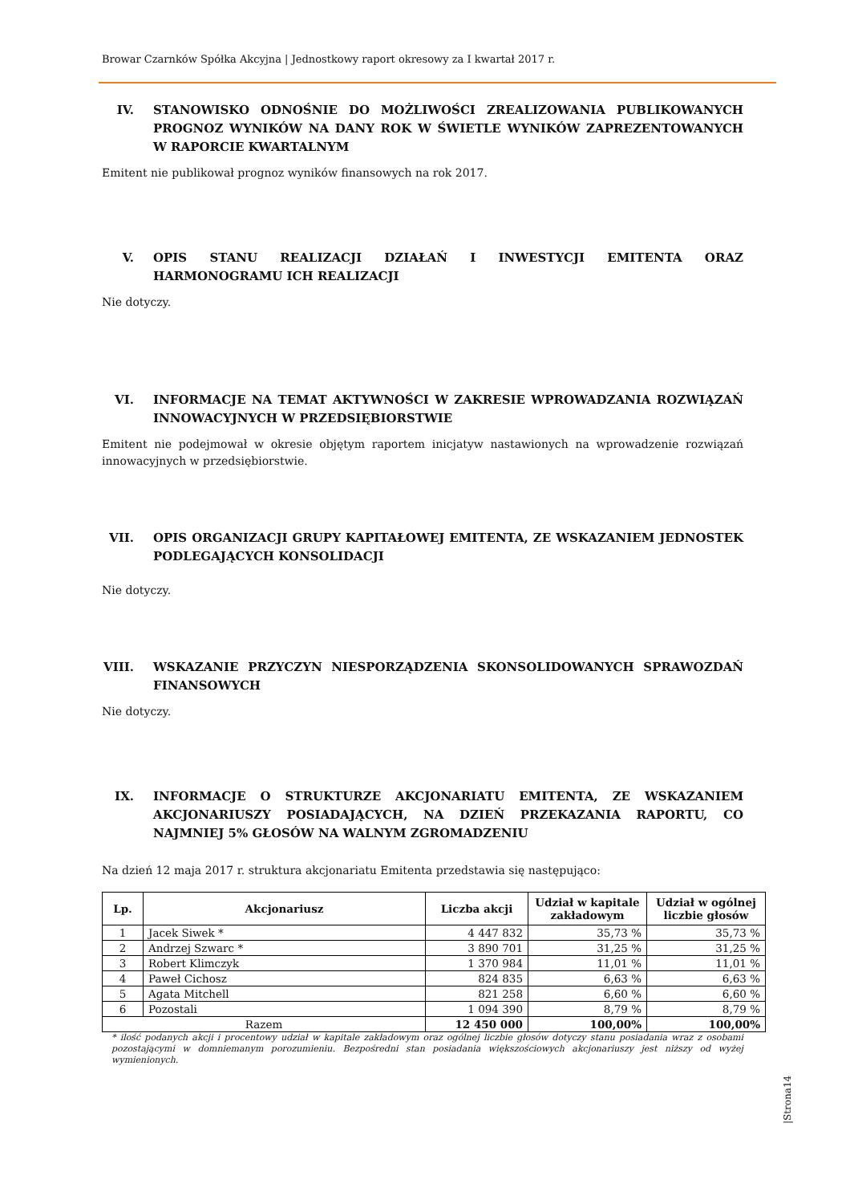Browar Czarnków Spółka Akcyjna | Jednostkowy raport okresowy za I kwartał 2017 r.
IV. STANOWISKO ODNOŚNIE DO MOŻLIWOŚCI ZREALIZOWANIA PUBLIKOWANYCH PROGNOZ WYNIKÓW NA DANY ROK W ŚWIETLE WYNIKÓW ZAPREZENTOWANYCH W RAPORCIE KWARTALNYM
Emitent nie publikował prognoz wyników finansowych na rok 2017.
V. OPIS STANU REALIZACJI DZIAŁAŃ I INWESTYCJI EMITENTA ORAZ HARMONOGRAMU ICH REALIZACJI
Nie dotyczy.
VI. INFORMACJE NA TEMAT AKTYWNOŚCI W ZAKRESIE WPROWADZANIA ROZWIĄZAŃ INNOWACYJNYCH W PRZEDSIĘBIORSTWIE
Emitent nie podejmował w okresie objętym raportem inicjatyw nastawionych na wprowadzenie rozwiązań innowacyjnych w przedsiębiorstwie.
VII. OPIS ORGANIZACJI GRUPY KAPITAŁOWEJ EMITENTA, ZE WSKAZANIEM JEDNOSTEK PODLEGAJĄCYCH KONSOLIDACJI
Nie dotyczy.
VIII. WSKAZANIE PRZYCZYN NIESPORZĄDZENIA SKONSOLIDOWANYCH SPRAWOZDAŃ FINANSOWYCH
Nie dotyczy.
IX. INFORMACJE O STRUKTURZE AKCJONARIATU EMITENTA, ZE WSKAZANIEM AKCJONARIUSZY POSIADAJĄCYCH, NA DZIEŃ PRZEKAZANIA RAPORTU, CO NAJMNIEJ 5% GŁOSÓW NA WALNYM ZGROMADZENIU
Na dzień 12 maja 2017 r. struktura akcjonariatu Emitenta przedstawia się następująco:
| Lp. | Akcjonariusz | Liczba akcji | Udział w kapitale zakładowym | Udział w ogólnej liczbie głosów |
| --- | --- | --- | --- | --- |
| 1 | Jacek Siwek * | 4 447 832 | 35,73 % | 35,73 % |
| 2 | Andrzej Szwarc * | 3 890 701 | 31,25 % | 31,25 % |
| 3 | Robert Klimczyk | 1 370 984 | 11,01 % | 11,01 % |
| 4 | Paweł Cichosz | 824 835 | 6,63 % | 6,63 % |
| 5 | Agata Mitchell | 821 258 | 6,60 % | 6,60 % |
| 6 | Pozostali | 1 094 390 | 8,79 % | 8,79 % |
| Razem | | 12 450 000 | 100,00% | 100,00% |
* ilość podanych akcji i procentowy udział w kapitale zakładowym oraz ogólnej liczbie głosów dotyczy stanu posiadania wraz z osobami pozostającymi w domniemanym porozumieniu. Bezpośredni stan posiadania większościowych akcjonariuszy jest niższy od wyżej wymienionych.
|Strona14